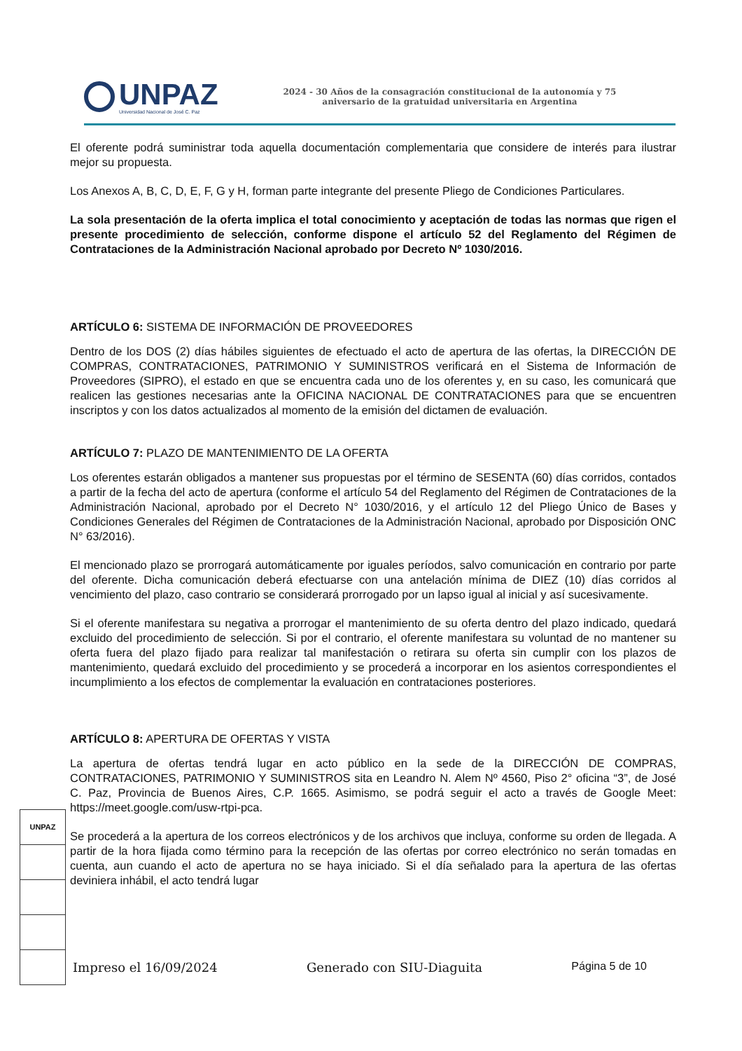UNPAZ
Universidad Nacional de José C. Paz
2024 - 30 Años de la consagración constitucional de la autonomía y 75
aniversario de la gratuidad universitaria en Argentina
El oferente podrá suministrar toda aquella documentación complementaria que considere de interés para ilustrar mejor su propuesta.
Los Anexos A, B, C, D, E, F, G y H, forman parte integrante del presente Pliego de Condiciones Particulares.
La sola presentación de la oferta implica el total conocimiento y aceptación de todas las normas que rigen el presente procedimiento de selección, conforme dispone el artículo 52 del Reglamento del Régimen de Contrataciones de la Administración Nacional aprobado por Decreto Nº 1030/2016.
ARTÍCULO 6: SISTEMA DE INFORMACIÓN DE PROVEEDORES
Dentro de los DOS (2) días hábiles siguientes de efectuado el acto de apertura de las ofertas, la DIRECCIÓN DE COMPRAS, CONTRATACIONES, PATRIMONIO Y SUMINISTROS verificará en el Sistema de Información de Proveedores (SIPRO), el estado en que se encuentra cada uno de los oferentes y, en su caso, les comunicará que realicen las gestiones necesarias ante la OFICINA NACIONAL DE CONTRATACIONES para que se encuentren inscriptos y con los datos actualizados al momento de la emisión del dictamen de evaluación.
ARTÍCULO 7: PLAZO DE MANTENIMIENTO DE LA OFERTA
Los oferentes estarán obligados a mantener sus propuestas por el término de SESENTA (60) días corridos, contados a partir de la fecha del acto de apertura (conforme el artículo 54 del Reglamento del Régimen de Contrataciones de la Administración Nacional, aprobado por el Decreto N° 1030/2016, y el artículo 12 del Pliego Único de Bases y Condiciones Generales del Régimen de Contrataciones de la Administración Nacional, aprobado por Disposición ONC N° 63/2016).
El mencionado plazo se prorrogará automáticamente por iguales períodos, salvo comunicación en contrario por parte del oferente. Dicha comunicación deberá efectuarse con una antelación mínima de DIEZ (10) días corridos al vencimiento del plazo, caso contrario se considerará prorrogado por un lapso igual al inicial y así sucesivamente.
Si el oferente manifestara su negativa a prorrogar el mantenimiento de su oferta dentro del plazo indicado, quedará excluido del procedimiento de selección. Si por el contrario, el oferente manifestara su voluntad de no mantener su oferta fuera del plazo fijado para realizar tal manifestación o retirara su oferta sin cumplir con los plazos de mantenimiento, quedará excluido del procedimiento y se procederá a incorporar en los asientos correspondientes el incumplimiento a los efectos de complementar la evaluación en contrataciones posteriores.
ARTÍCULO 8: APERTURA DE OFERTAS Y VISTA
La apertura de ofertas tendrá lugar en acto público en la sede de la DIRECCIÓN DE COMPRAS, CONTRATACIONES, PATRIMONIO Y SUMINISTROS sita en Leandro N. Alem Nº 4560, Piso 2° oficina “3”, de José C. Paz, Provincia de Buenos Aires, C.P. 1665. Asimismo, se podrá seguir el acto a través de Google Meet: https://meet.google.com/usw-rtpi-pca.
Se procederá a la apertura de los correos electrónicos y de los archivos que incluya, conforme su orden de llegada. A partir de la hora fijada como término para la recepción de las ofertas por correo electrónico no serán tomadas en cuenta, aun cuando el acto de apertura no se haya iniciado. Si el día señalado para la apertura de las ofertas deviniera inhábil, el acto tendrá lugar
UNPAZ
Impreso el 16/09/2024 Generado con SIU-Diaguita Página 5 de 10